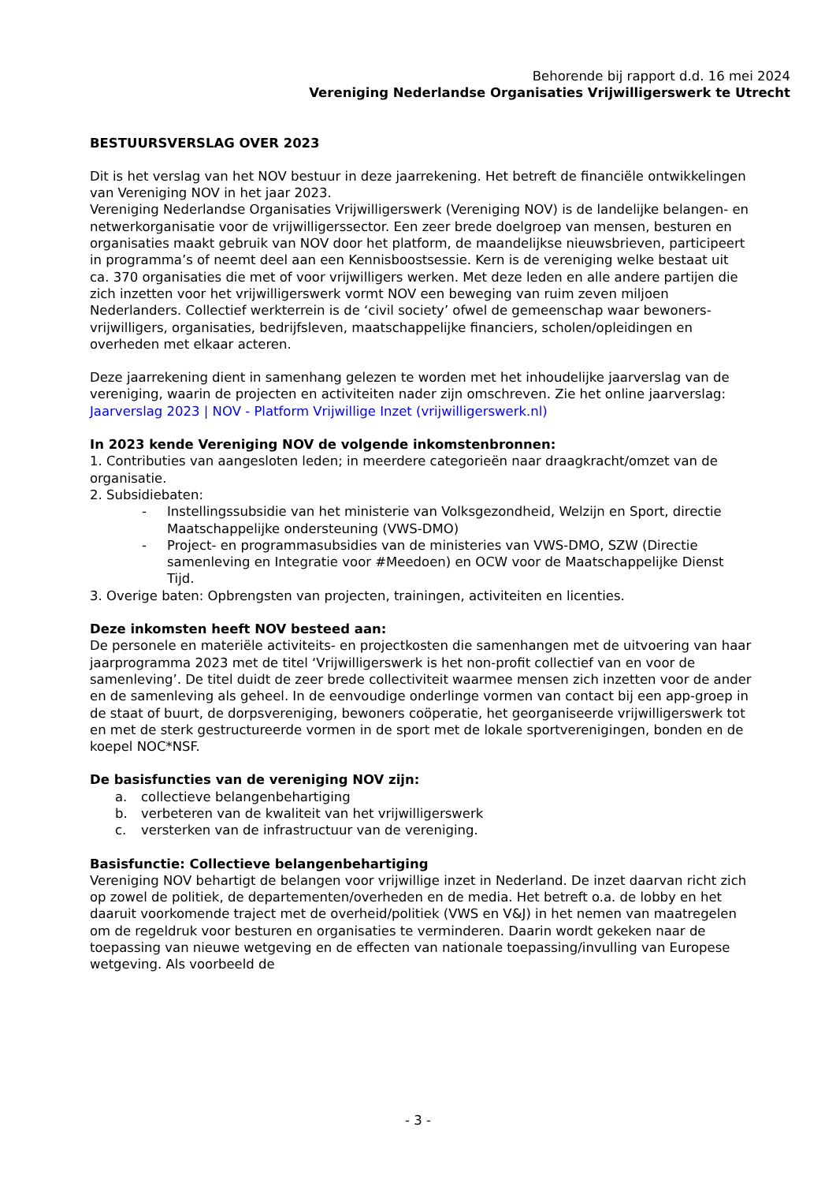Behorende bij rapport d.d. 16 mei 2024
Vereniging Nederlandse Organisaties Vrijwilligerswerk te Utrecht
BESTUURSVERSLAG OVER 2023
Dit is het verslag van het NOV bestuur in deze jaarrekening. Het betreft de financiële ontwikkelingen van Vereniging NOV in het jaar 2023.
Vereniging Nederlandse Organisaties Vrijwilligerswerk (Vereniging NOV) is de landelijke belangen- en netwerkorganisatie voor de vrijwilligerssector. Een zeer brede doelgroep van mensen, besturen en organisaties maakt gebruik van NOV door het platform, de maandelijkse nieuwsbrieven, participeert in programma’s of neemt deel aan een Kennisboostsessie. Kern is de vereniging welke bestaat uit ca. 370 organisaties die met of voor vrijwilligers werken. Met deze leden en alle andere partijen die zich inzetten voor het vrijwilligerswerk vormt NOV een beweging van ruim zeven miljoen Nederlanders. Collectief werkterrein is de ‘civil society’ ofwel de gemeenschap waar bewoners-vrijwilligers, organisaties, bedrijfsleven, maatschappelijke financiers, scholen/opleidingen en overheden met elkaar acteren.
Deze jaarrekening dient in samenhang gelezen te worden met het inhoudelijke jaarverslag van de vereniging, waarin de projecten en activiteiten nader zijn omschreven. Zie het online jaarverslag: Jaarverslag 2023 | NOV - Platform Vrijwillige Inzet (vrijwilligerswerk.nl)
In 2023 kende Vereniging NOV de volgende inkomstenbronnen:
1. Contributies van aangesloten leden; in meerdere categorieën naar draagkracht/omzet van de organisatie.
2. Subsidiebaten:
- Instellingssubsidie van het ministerie van Volksgezondheid, Welzijn en Sport, directie Maatschappelijke ondersteuning (VWS-DMO)
- Project- en programmasubsidies van de ministeries van VWS-DMO, SZW (Directie samenleving en Integratie voor #Meedoen) en OCW voor de Maatschappelijke Dienst Tijd.
3. Overige baten: Opbrengsten van projecten, trainingen, activiteiten en licenties.
Deze inkomsten heeft NOV besteed aan:
De personele en materiële activiteits- en projectkosten die samenhangen met de uitvoering van haar jaarprogramma 2023 met de titel ‘Vrijwilligerswerk is het non-profit collectief van en voor de samenleving’. De titel duidt de zeer brede collectiviteit waarmee mensen zich inzetten voor de ander en de samenleving als geheel. In de eenvoudige onderlinge vormen van contact bij een app-groep in de staat of buurt, de dorpsvereniging, bewoners coöperatie, het georganiseerde vrijwilligerswerk tot en met de sterk gestructureerde vormen in de sport met de lokale sportverenigingen, bonden en de koepel NOC*NSF.
De basisfuncties van de vereniging NOV zijn:
a. collectieve belangenbehartiging
b. verbeteren van de kwaliteit van het vrijwilligerswerk
c. versterken van de infrastructuur van de vereniging.
Basisfunctie: Collectieve belangenbehartiging
Vereniging NOV behartigt de belangen voor vrijwillige inzet in Nederland. De inzet daarvan richt zich op zowel de politiek, de departementen/overheden en de media. Het betreft o.a. de lobby en het daaruit voorkomende traject met de overheid/politiek (VWS en V&J) in het nemen van maatregelen om de regeldruk voor besturen en organisaties te verminderen. Daarin wordt gekeken naar de toepassing van nieuwe wetgeving en de effecten van nationale toepassing/invulling van Europese wetgeving. Als voorbeeld de
- 3 -